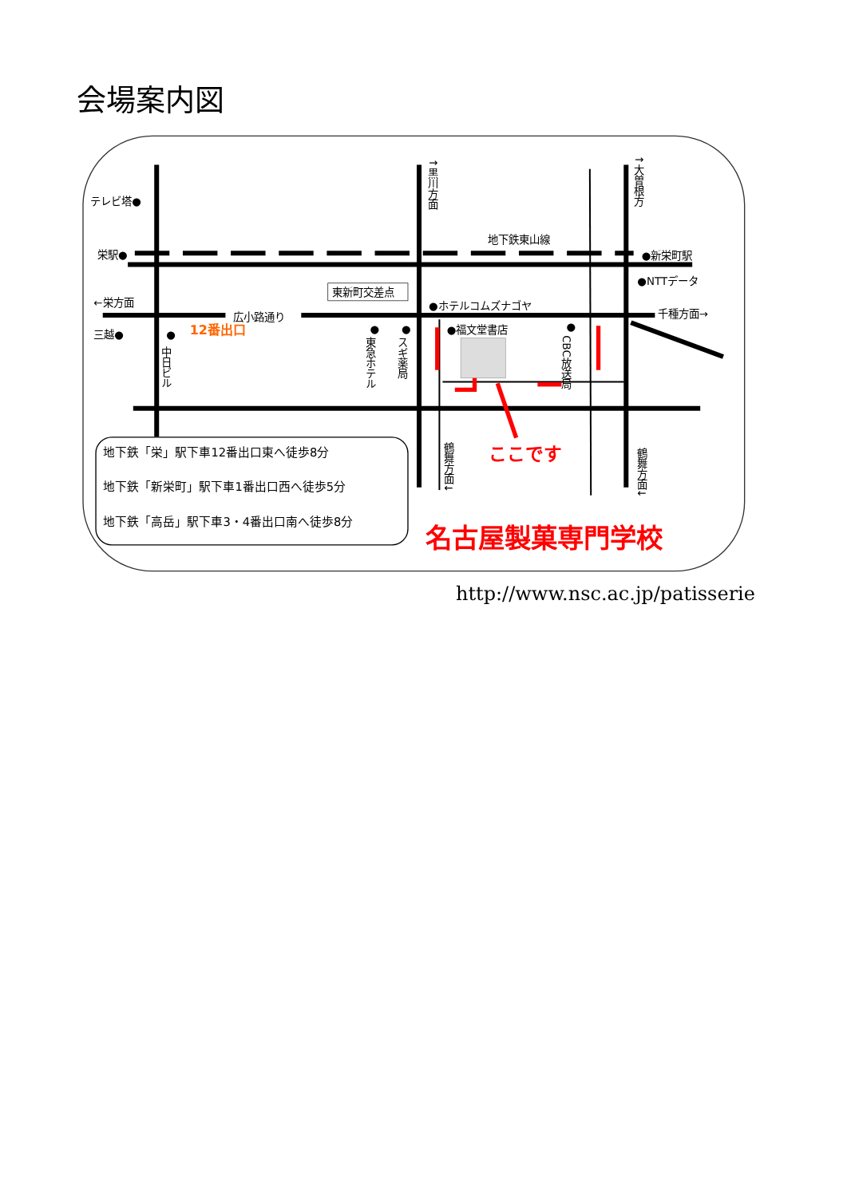会場案内図
テレビ塔●
栄駅●
←栄方面
三越●
広小路通り
12番出口
●
中日ビル
●
東急ホテル
●
スギ薬局
東新町交差点
●ホテルコムズナゴヤ
●福文堂書店
●
CBC放送局
地下鉄東山線
●新栄町駅
●NTTデータ
千種方面→
↑黒川方面
↑大曽根方
鶴舞方面↓
鶴舞方面↓
ここです
地下鉄「栄」駅下車12番出口東へ徒歩8分
地下鉄「新栄町」駅下車1番出口西へ徒歩5分
地下鉄「高岳」駅下車3・4番出口南へ徒歩8分
名古屋製菓専門学校
http://www.nsc.ac.jp/patisserie